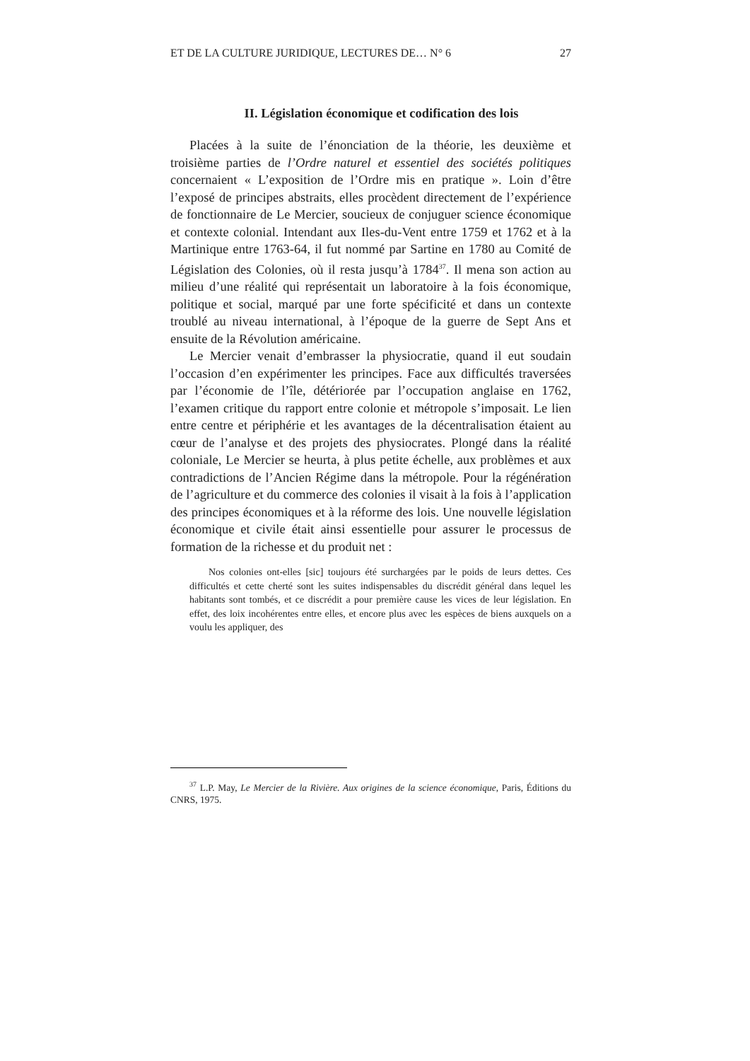ET DE LA CULTURE JURIDIQUE, LECTURES DE… N° 6 27
II. Législation économique et codification des lois
Placées à la suite de l’énonciation de la théorie, les deuxième et troisième parties de l’Ordre naturel et essentiel des sociétés politiques concernaient « L’exposition de l’Ordre mis en pratique ». Loin d’être l’exposé de principes abstraits, elles procèdent directement de l’expérience de fonctionnaire de Le Mercier, soucieux de conjuguer science économique et contexte colonial. Intendant aux Iles-du-Vent entre 1759 et 1762 et à la Martinique entre 1763-64, il fut nommé par Sartine en 1780 au Comité de Législation des Colonies, où il resta jusqu’à 1784<sup>37</sup>. Il mena son action au milieu d’une réalité qui représentait un laboratoire à la fois économique, politique et social, marqué par une forte spécificité et dans un contexte troublé au niveau international, à l’époque de la guerre de Sept Ans et ensuite de la Révolution américaine.
Le Mercier venait d’embrasser la physiocratie, quand il eut soudain l’occasion d’en expérimenter les principes. Face aux difficultés traversées par l’économie de l’île, détériorée par l’occupation anglaise en 1762, l’examen critique du rapport entre colonie et métropole s’imposait. Le lien entre centre et périphérie et les avantages de la décentralisation étaient au cœur de l’analyse et des projets des physiocrates. Plongé dans la réalité coloniale, Le Mercier se heurta, à plus petite échelle, aux problèmes et aux contradictions de l’Ancien Régime dans la métropole. Pour la régénération de l’agriculture et du commerce des colonies il visait à la fois à l’application des principes économiques et à la réforme des lois. Une nouvelle législation économique et civile était ainsi essentielle pour assurer le processus de formation de la richesse et du produit net :
Nos colonies ont-elles [sic] toujours été surchargées par le poids de leurs dettes. Ces difficultés et cette cherté sont les suites indispensables du discrédit général dans lequel les habitants sont tombés, et ce discrédit a pour première cause les vices de leur législation. En effet, des loix incohérentes entre elles, et encore plus avec les espèces de biens auxquels on a voulu les appliquer, des
<sup>37</sup> L.P. May, Le Mercier de la Rivière. Aux origines de la science économique, Paris, Éditions du CNRS, 1975.